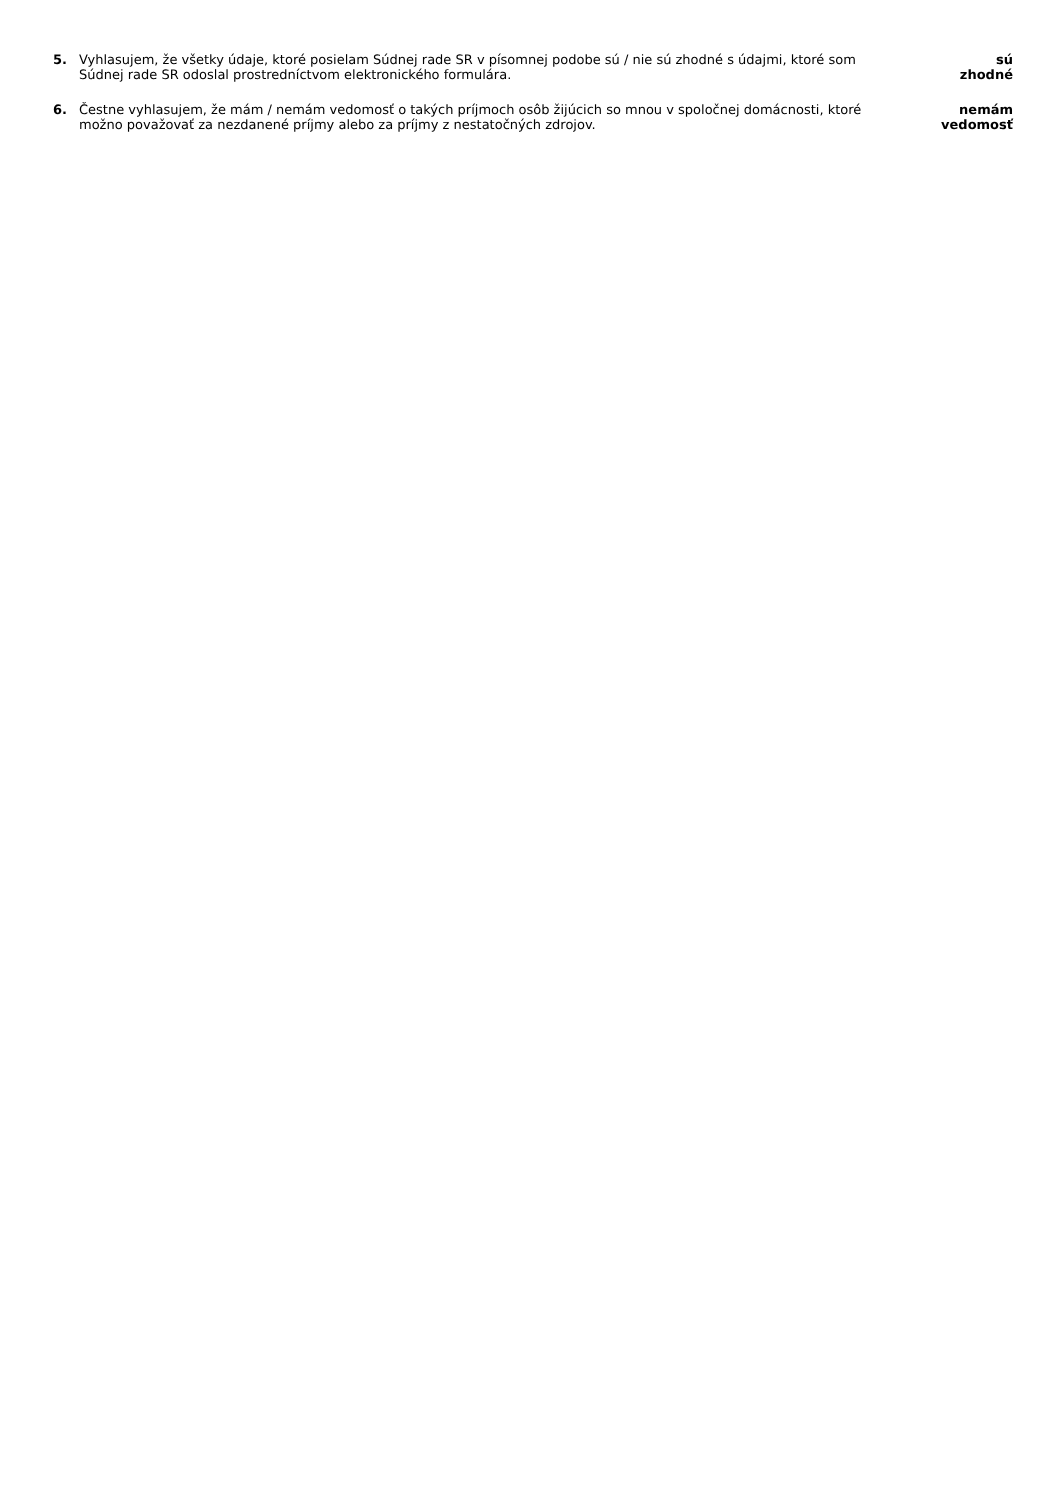5. Vyhlasujem, že všetky údaje, ktoré posielam Súdnej rade SR v písomnej podobe sú / nie sú zhodné s údajmi, ktoré som Súdnej rade SR odoslal prostredníctvom elektronického formulára.
sú
zhodné
6. Čestne vyhlasujem, že mám / nemám vedomosť o takých príjmoch osôb žijúcich so mnou v spoločnej domácnosti, ktoré možno považovať za nezdanené príjmy alebo za príjmy z nestatočných zdrojov.
nemám
vedomosť